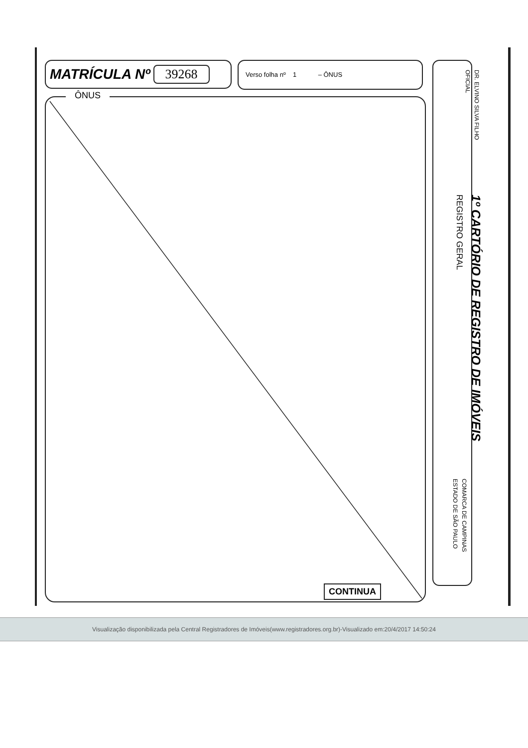MATRÍCULA Nº 39268
Verso folha nº 1 – ÔNUS
ÔNUS
CONTINUA
DR. ELVINO SILVA FILHO
OFICIAL
1º CARTÓRIO DE REGISTRO DE IMÓVEIS
REGISTRO GERAL
COMARCA DE CAMPINAS
ESTADO DE SÃO PAULO
Visualização disponibilizada pela Central Registradores de Imóveis(www.registradores.org.br)-Visualizado em:20/4/2017 14:50:24